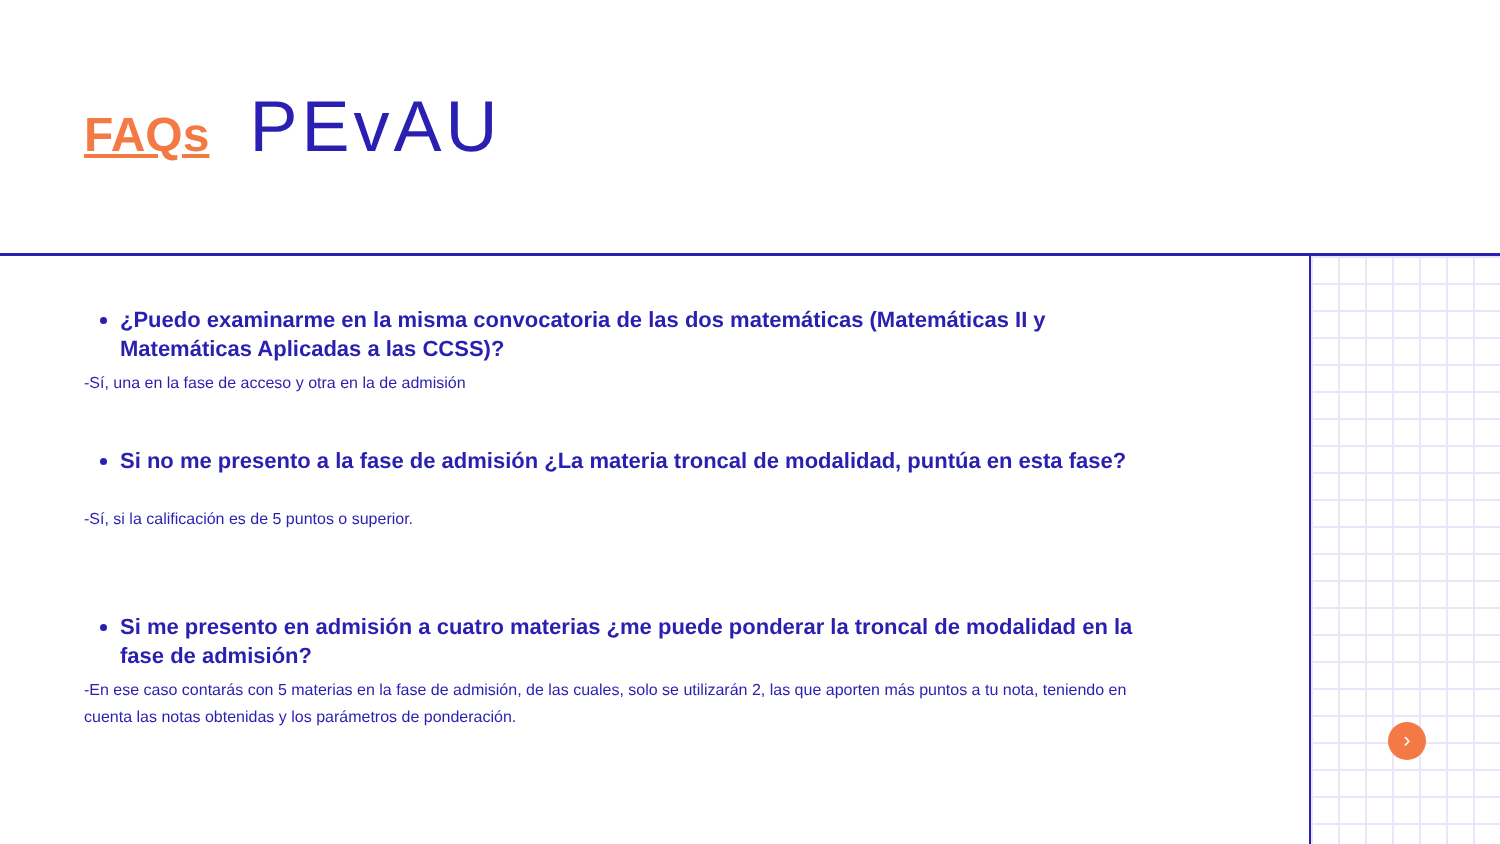FAQs PEvAU
¿Puedo examinarme en la misma convocatoria de las dos matemáticas (Matemáticas II y Matemáticas Aplicadas a las CCSS)?
-Sí, una en la fase de acceso y otra en la de admisión
Si no me presento a la fase de admisión ¿La materia troncal de modalidad, puntúa en esta fase?
-Sí, si la calificación es de 5 puntos o superior.
Si me presento en admisión a cuatro materias ¿me puede ponderar la troncal de modalidad en la fase de admisión?
-En ese caso contarás con 5 materias en la fase de admisión, de las cuales, solo se utilizarán 2, las que aporten más puntos a tu nota, teniendo en cuenta las notas obtenidas y los parámetros de ponderación.
›